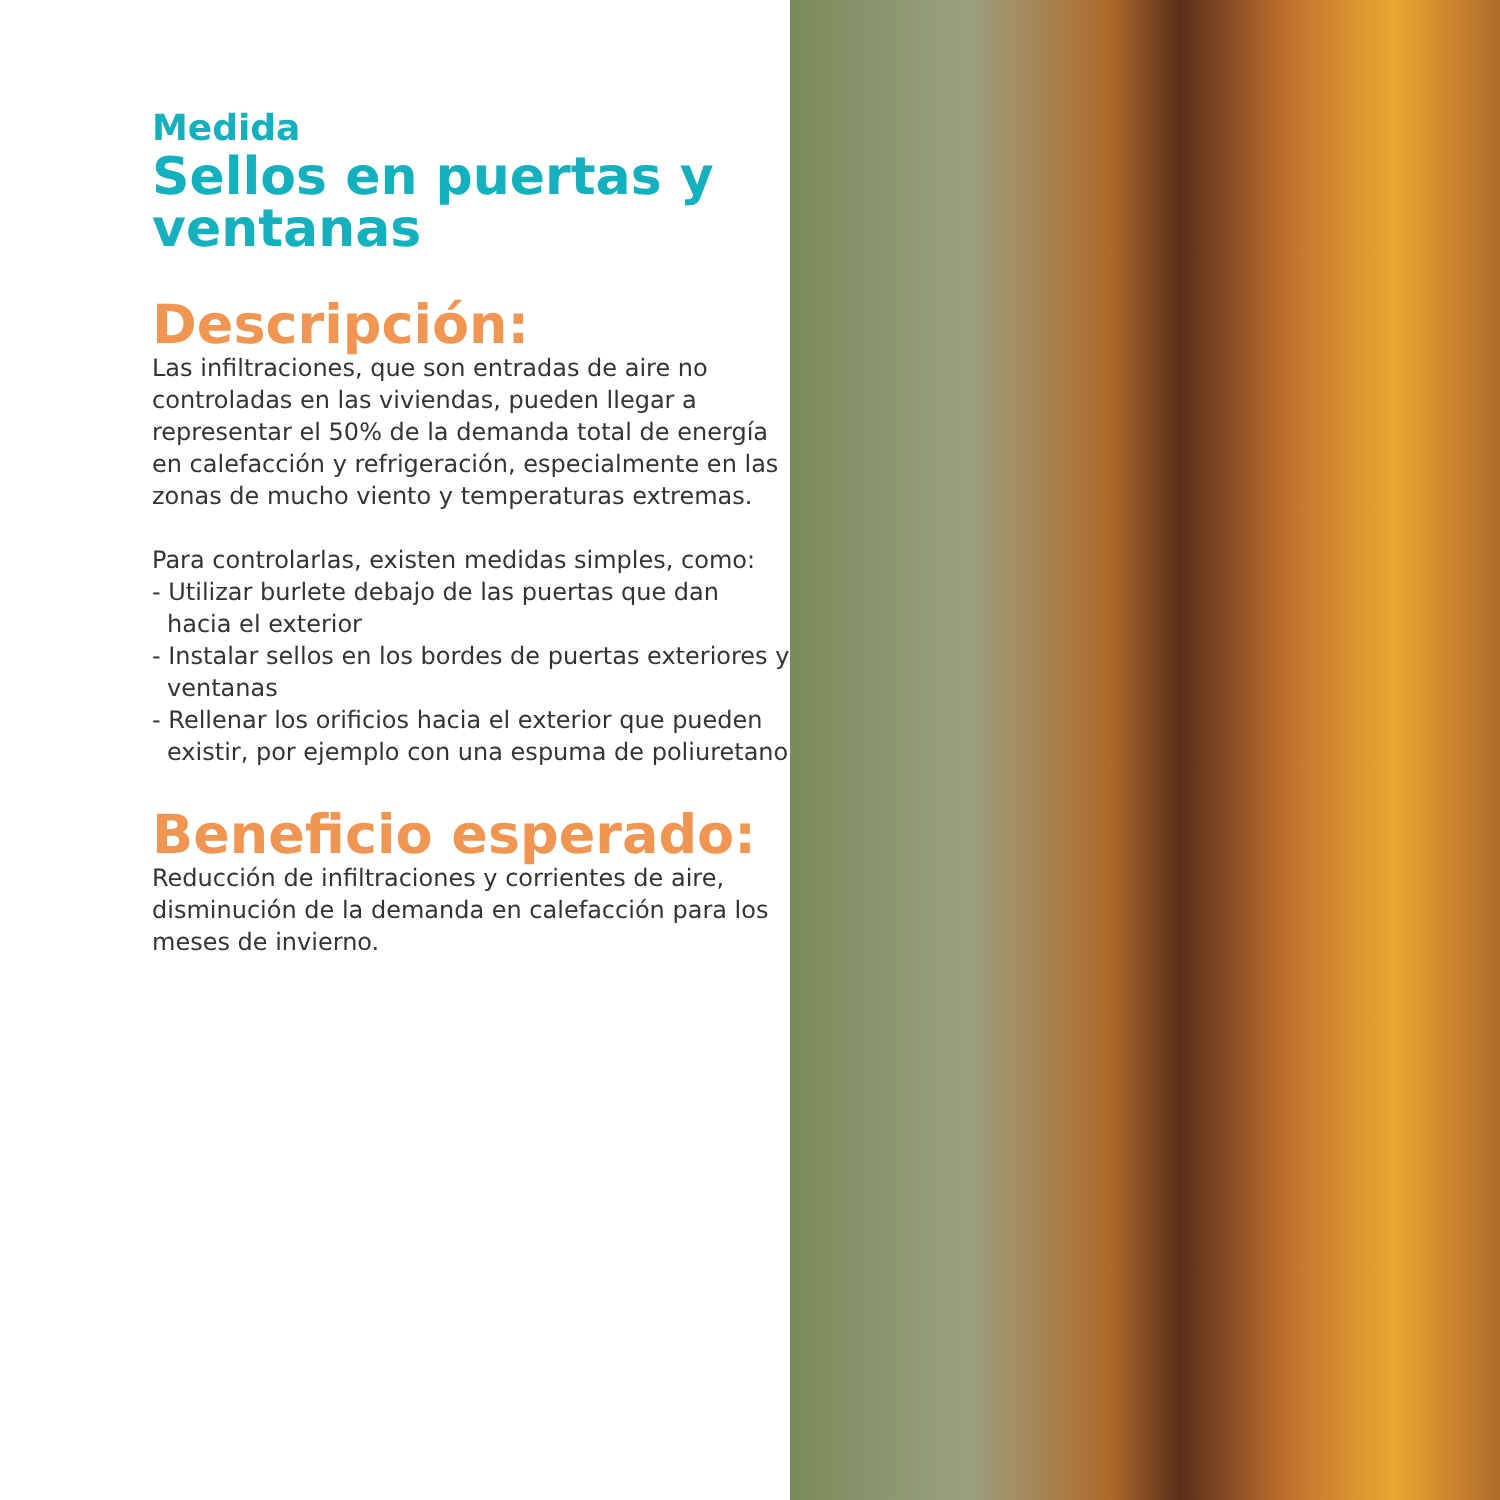Medida
Sellos en puertas y ventanas
Descripción:
Las infiltraciones, que son entradas de aire no controladas en las viviendas, pueden llegar a representar el 50% de la demanda total de energía en calefacción y refrigeración, especialmente en las zonas de mucho viento y temperaturas extremas.
Para controlarlas, existen medidas simples, como:
- Utilizar burlete debajo de las puertas que dan hacia el exterior
- Instalar sellos en los bordes de puertas exteriores y ventanas
- Rellenar los orificios hacia el exterior que pueden existir, por ejemplo con una espuma de poliuretano
Beneficio esperado:
Reducción de infiltraciones y corrientes de aire, disminución de la demanda en calefacción para los meses de invierno.